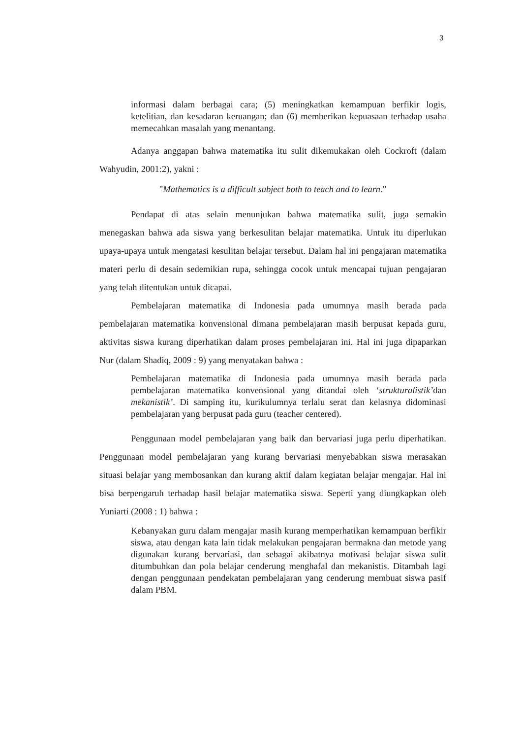3
informasi dalam berbagai cara; (5) meningkatkan kemampuan berfikir logis, ketelitian, dan kesadaran keruangan; dan (6) memberikan kepuasaan terhadap usaha memecahkan masalah yang menantang.
Adanya anggapan bahwa matematika itu sulit dikemukakan oleh Cockroft (dalam Wahyudin, 2001:2), yakni :
"Mathematics is a difficult subject both to teach and to learn."
Pendapat di atas selain menunjukan bahwa matematika sulit, juga semakin menegaskan bahwa ada siswa yang berkesulitan belajar matematika. Untuk itu diperlukan upaya-upaya untuk mengatasi kesulitan belajar tersebut. Dalam hal ini pengajaran matematika materi perlu di desain sedemikian rupa, sehingga cocok untuk mencapai tujuan pengajaran yang telah ditentukan untuk dicapai.
Pembelajaran matematika di Indonesia pada umumnya masih berada pada pembelajaran matematika konvensional dimana pembelajaran masih berpusat kepada guru, aktivitas siswa kurang diperhatikan dalam proses pembelajaran ini. Hal ini juga dipaparkan Nur (dalam Shadiq, 2009 : 9) yang menyatakan bahwa :
Pembelajaran matematika di Indonesia pada umumnya masih berada pada pembelajaran matematika konvensional yang ditandai oleh ‘strukturalistik’dan mekanistik’. Di samping itu, kurikulumnya terlalu serat dan kelasnya didominasi pembelajaran yang berpusat pada guru (teacher centered).
Penggunaan model pembelajaran yang baik dan bervariasi juga perlu diperhatikan. Penggunaan model pembelajaran yang kurang bervariasi menyebabkan siswa merasakan situasi belajar yang membosankan dan kurang aktif dalam kegiatan belajar mengajar. Hal ini bisa berpengaruh terhadap hasil belajar matematika siswa. Seperti yang diungkapkan oleh Yuniarti (2008 : 1) bahwa :
Kebanyakan guru dalam mengajar masih kurang memperhatikan kemampuan berfikir siswa, atau dengan kata lain tidak melakukan pengajaran bermakna dan metode yang digunakan kurang bervariasi, dan sebagai akibatnya motivasi belajar siswa sulit ditumbuhkan dan pola belajar cenderung menghafal dan mekanistis. Ditambah lagi dengan penggunaan pendekatan pembelajaran yang cenderung membuat siswa pasif dalam PBM.